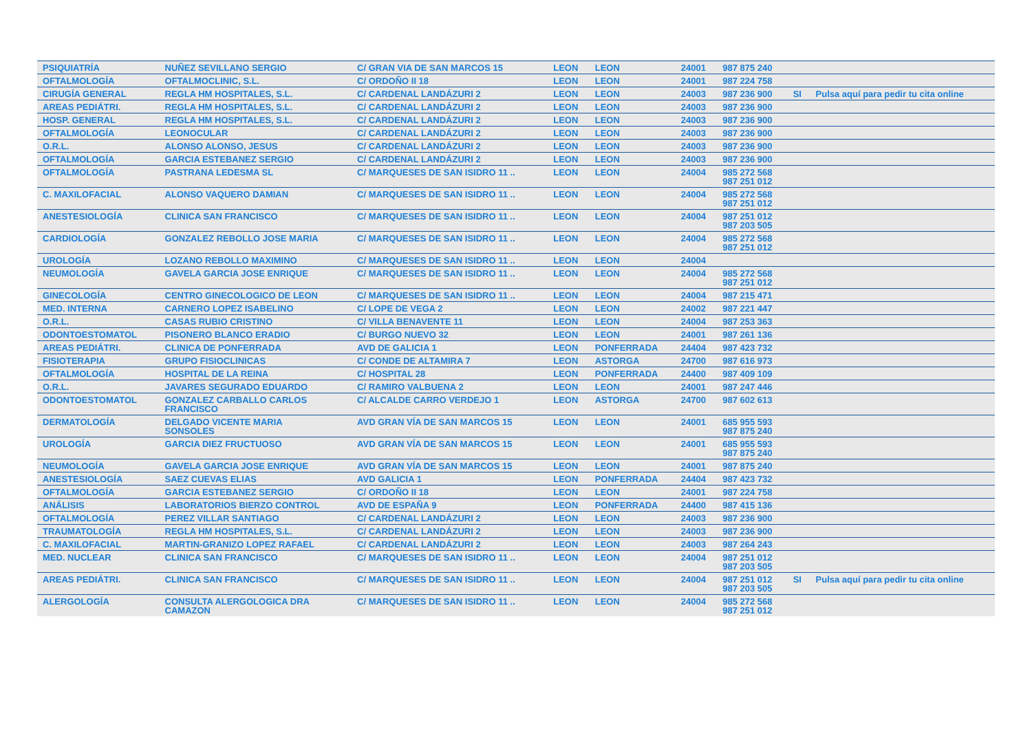| PSIQUIATRÍA | NUÑEZ SEVILLANO SERGIO | C/ GRAN VIA DE SAN MARCOS 15 | LEON | LEON | 24001 | 987 875 240 | | |
| OFTALMOLOGÍA | OFTALMOCLINIC, S.L. | C/ ORDOÑO II 18 | LEON | LEON | 24001 | 987 224 758 | | |
| CIRUGÍA GENERAL | REGLA HM HOSPITALES, S.L. | C/ CARDENAL LANDÁZURI 2 | LEON | LEON | 24003 | 987 236 900 | SI | Pulsa aquí para pedir tu cita online |
| AREAS PEDIÁTRI. | REGLA HM HOSPITALES, S.L. | C/ CARDENAL LANDÁZURI 2 | LEON | LEON | 24003 | 987 236 900 | | |
| HOSP. GENERAL | REGLA HM HOSPITALES, S.L. | C/ CARDENAL LANDÁZURI 2 | LEON | LEON | 24003 | 987 236 900 | | |
| OFTALMOLOGÍA | LEONOCULAR | C/ CARDENAL LANDÁZURI 2 | LEON | LEON | 24003 | 987 236 900 | | |
| O.R.L. | ALONSO ALONSO, JESUS | C/ CARDENAL LANDÁZURI 2 | LEON | LEON | 24003 | 987 236 900 | | |
| OFTALMOLOGÍA | GARCIA ESTEBANEZ SERGIO | C/ CARDENAL LANDÁZURI 2 | LEON | LEON | 24003 | 987 236 900 | | |
| OFTALMOLOGÍA | PASTRANA LEDESMA SL | C/ MARQUESES DE SAN ISIDRO 11 .. | LEON | LEON | 24004 | 985 272 568 987 251 012 | | |
| C. MAXILOFACIAL | ALONSO VAQUERO DAMIAN | C/ MARQUESES DE SAN ISIDRO 11 .. | LEON | LEON | 24004 | 985 272 568 987 251 012 | | |
| ANESTESIOLOGÍA | CLINICA SAN FRANCISCO | C/ MARQUESES DE SAN ISIDRO 11 .. | LEON | LEON | 24004 | 987 251 012 987 203 505 | | |
| CARDIOLOGÍA | GONZALEZ REBOLLO JOSE MARIA | C/ MARQUESES DE SAN ISIDRO 11 .. | LEON | LEON | 24004 | 985 272 568 987 251 012 | | |
| UROLOGÍA | LOZANO REBOLLO MAXIMINO | C/ MARQUESES DE SAN ISIDRO 11 .. | LEON | LEON | 24004 | | | |
| NEUMOLOGÍA | GAVELA GARCIA JOSE ENRIQUE | C/ MARQUESES DE SAN ISIDRO 11 .. | LEON | LEON | 24004 | 985 272 568 987 251 012 | | |
| GINECOLOGÍA | CENTRO GINECOLOGICO DE LEON | C/ MARQUESES DE SAN ISIDRO 11 .. | LEON | LEON | 24004 | 987 215 471 | | |
| MED. INTERNA | CARNERO LOPEZ ISABELINO | C/ LOPE DE VEGA 2 | LEON | LEON | 24002 | 987 221 447 | | |
| O.R.L. | CASAS RUBIO CRISTINO | C/ VILLA BENAVENTE 11 | LEON | LEON | 24004 | 987 253 363 | | |
| ODONTOESTOMATOL | PISONERO BLANCO ERADIO | C/ BURGO NUEVO 32 | LEON | LEON | 24001 | 987 261 136 | | |
| AREAS PEDIÁTRI. | CLINICA DE PONFERRADA | AVD DE GALICIA 1 | LEON | PONFERRADA | 24404 | 987 423 732 | | |
| FISIOTERAPIA | GRUPO FISIOCLINICAS | C/ CONDE DE ALTAMIRA 7 | LEON | ASTORGA | 24700 | 987 616 973 | | |
| OFTALMOLOGÍA | HOSPITAL DE LA REINA | C/ HOSPITAL 28 | LEON | PONFERRADA | 24400 | 987 409 109 | | |
| O.R.L. | JAVARES SEGURADO EDUARDO | C/ RAMIRO VALBUENA 2 | LEON | LEON | 24001 | 987 247 446 | | |
| ODONTOESTOMATOL | GONZALEZ CARBALLO CARLOS FRANCISCO | C/ ALCALDE CARRO VERDEJO 1 | LEON | ASTORGA | 24700 | 987 602 613 | | |
| DERMATOLOGÍA | DELGADO VICENTE MARIA SONSOLES | AVD GRAN VÍA DE SAN MARCOS 15 | LEON | LEON | 24001 | 685 955 593 987 875 240 | | |
| UROLOGÍA | GARCIA DIEZ FRUCTUOSO | AVD GRAN VÍA DE SAN MARCOS 15 | LEON | LEON | 24001 | 685 955 593 987 875 240 | | |
| NEUMOLOGÍA | GAVELA GARCIA JOSE ENRIQUE | AVD GRAN VÍA DE SAN MARCOS 15 | LEON | LEON | 24001 | 987 875 240 | | |
| ANESTESIOLOGÍA | SAEZ CUEVAS ELIAS | AVD GALICIA 1 | LEON | PONFERRADA | 24404 | 987 423 732 | | |
| OFTALMOLOGÍA | GARCIA ESTEBANEZ SERGIO | C/ ORDOÑO II 18 | LEON | LEON | 24001 | 987 224 758 | | |
| ANÁLISIS | LABORATORIOS BIERZO CONTROL | AVD DE ESPAÑA 9 | LEON | PONFERRADA | 24400 | 987 415 136 | | |
| OFTALMOLOGÍA | PEREZ VILLAR SANTIAGO | C/ CARDENAL LANDÁZURI 2 | LEON | LEON | 24003 | 987 236 900 | | |
| TRAUMATOLOGÍA | REGLA HM HOSPITALES, S.L. | C/ CARDENAL LANDÁZURI 2 | LEON | LEON | 24003 | 987 236 900 | | |
| C. MAXILOFACIAL | MARTIN-GRANIZO LOPEZ RAFAEL | C/ CARDENAL LANDÁZURI 2 | LEON | LEON | 24003 | 987 264 243 | | |
| MED. NUCLEAR | CLINICA SAN FRANCISCO | C/ MARQUESES DE SAN ISIDRO 11 .. | LEON | LEON | 24004 | 987 251 012 987 203 505 | | |
| AREAS PEDIÁTRI. | CLINICA SAN FRANCISCO | C/ MARQUESES DE SAN ISIDRO 11 .. | LEON | LEON | 24004 | 987 251 012 987 203 505 | SI | Pulsa aquí para pedir tu cita online |
| ALERGOLOGÍA | CONSULTA ALERGOLOGICA DRA CAMAZON | C/ MARQUESES DE SAN ISIDRO 11 .. | LEON | LEON | 24004 | 985 272 568 987 251 012 | | |